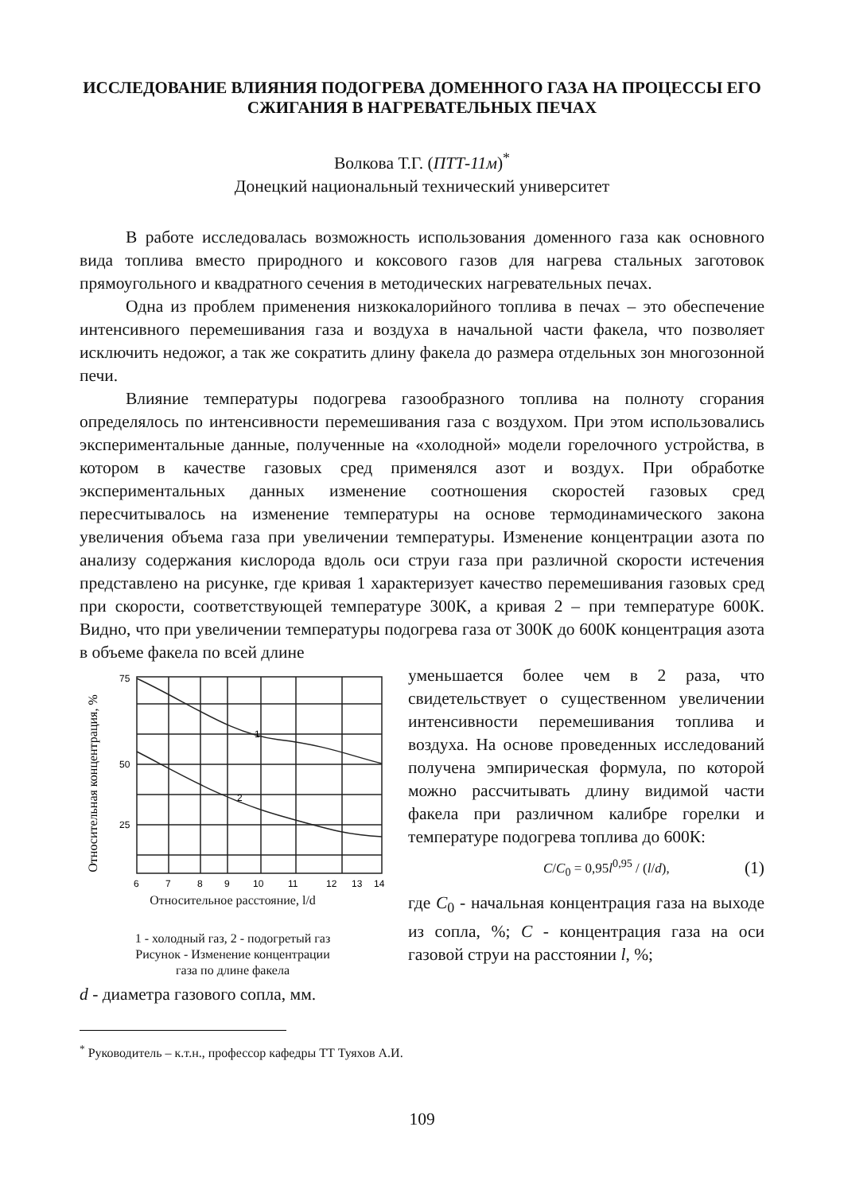ИССЛЕДОВАНИЕ ВЛИЯНИЯ ПОДОГРЕВА ДОМЕННОГО ГАЗА НА ПРОЦЕССЫ ЕГО СЖИГАНИЯ В НАГРЕВАТЕЛЬНЫХ ПЕЧАХ
Волкова Т.Г. (ПТТ-11м)<sup>*</sup>
Донецкий национальный технический университет
В работе исследовалась возможность использования доменного газа как основного вида топлива вместо природного и коксового газов для нагрева стальных заготовок прямоугольного и квадратного сечения в методических нагревательных печах.
Одна из проблем применения низкокалорийного топлива в печах – это обеспечение интенсивного перемешивания газа и воздуха в начальной части факела, что позволяет исключить недожог, а так же сократить длину факела до размера отдельных зон многозонной печи.
Влияние температуры подогрева газообразного топлива на полноту сгорания определялось по интенсивности перемешивания газа с воздухом. При этом использовались экспериментальные данные, полученные на «холодной» модели горелочного устройства, в котором в качестве газовых сред применялся азот и воздух. При обработке экспериментальных данных изменение соотношения скоростей газовых сред пересчитывалось на изменение температуры на основе термодинамического закона увеличения объема газа при увеличении температуры. Изменение концентрации азота по анализу содержания кислорода вдоль оси струи газа при различной скорости истечения представлено на рисунке, где кривая 1 характеризует качество перемешивания газовых сред при скорости, соответствующей температуре 300К, а кривая 2 – при температуре 600К. Видно, что при увеличении температуры подогрева газа от 300К до 600К концентрация азота в объеме факела по всей длине
Относительная концентрация, %
75
50
25
6
7
8
9
10
11
12
13
14
1
2
Относительное расстояние, l/d
1 - холодный газ, 2 - подогретый газ
Рисунок - Изменение концентрации
газа по длине факела
уменьшается более чем в 2 раза, что свидетельствует о существенном увеличении интенсивности перемешивания топлива и воздуха. На основе проведенных исследований получена эмпирическая формула, по которой можно рассчитывать длину видимой части факела при различном калибре горелки и температуре подогрева топлива до 600К:
C/C<sub>0</sub> = 0,95l<sup>0,95</sup> / (l/d), (1)
где C<sub>0</sub> - начальная концентрация газа на выходе из сопла, %; C - концентрация газа на оси газовой струи на расстоянии l, %;
d - диаметра газового сопла, мм.
<sup>*</sup> Руководитель – к.т.н., профессор кафедры ТТ Туяхов А.И.
109